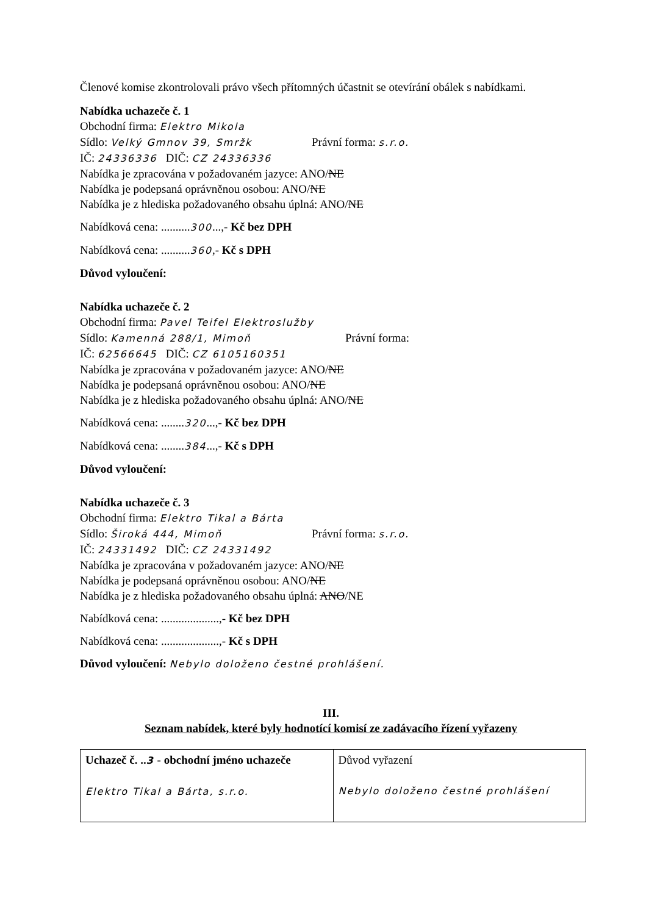Členové komise zkontrolovali právo všech přítomných účastnit se otevírání obálek s nabídkami.
Nabídka uchazeče č. 1
Obchodní firma: Elektro Mikola
Sídlo: Velký Gmnov 39, Smržk Právní forma: s.r.o.
IČ: 24336336 DIČ: CZ 24336336
Nabídka je zpracována v požadovaném jazyce: ANO/NE
Nabídka je podepsaná oprávněnou osobou: ANO/NE
Nabídka je z hlediska požadovaného obsahu úplná: ANO/NE
Nabídková cena: ..........300...,- Kč bez DPH
Nabídková cena: ..........360,- Kč s DPH
Důvod vyloučení:
Nabídka uchazeče č. 2
Obchodní firma: Pavel Teifel Elektroslužby
Sídlo: Kamenná 288/1, Mimoň Právní forma:
IČ: 62566645 DIČ: CZ 6105160351
Nabídka je zpracována v požadovaném jazyce: ANO/NE
Nabídka je podepsaná oprávněnou osobou: ANO/NE
Nabídka je z hlediska požadovaného obsahu úplná: ANO/NE
Nabídková cena: ........320...,- Kč bez DPH
Nabídková cena: ........384...,- Kč s DPH
Důvod vyloučení:
Nabídka uchazeče č. 3
Obchodní firma: Elektro Tikal a Bárta
Sídlo: Široká 444, Mimoň Právní forma: s.r.o.
IČ: 24331492 DIČ: CZ 24331492
Nabídka je zpracována v požadovaném jazyce: ANO/NE
Nabídka je podepsaná oprávněnou osobou: ANO/NE
Nabídka je z hlediska požadovaného obsahu úplná: ANO/NE
Nabídková cena: ....................,- Kč bez DPH
Nabídková cena: ....................,- Kč s DPH
Důvod vyloučení: Nebylo doloženo čestné prohlášení.
III.
Seznam nabídek, které byly hodnotící komisí ze zadávacího řízení vyřazeny
| Uchazeč č. .. 3 - obchodní jméno uchazeče Elektro Tikal a Bárta, s.r.o. | Důvod vyřazení Nebylo doloženo čestné prohlášení |